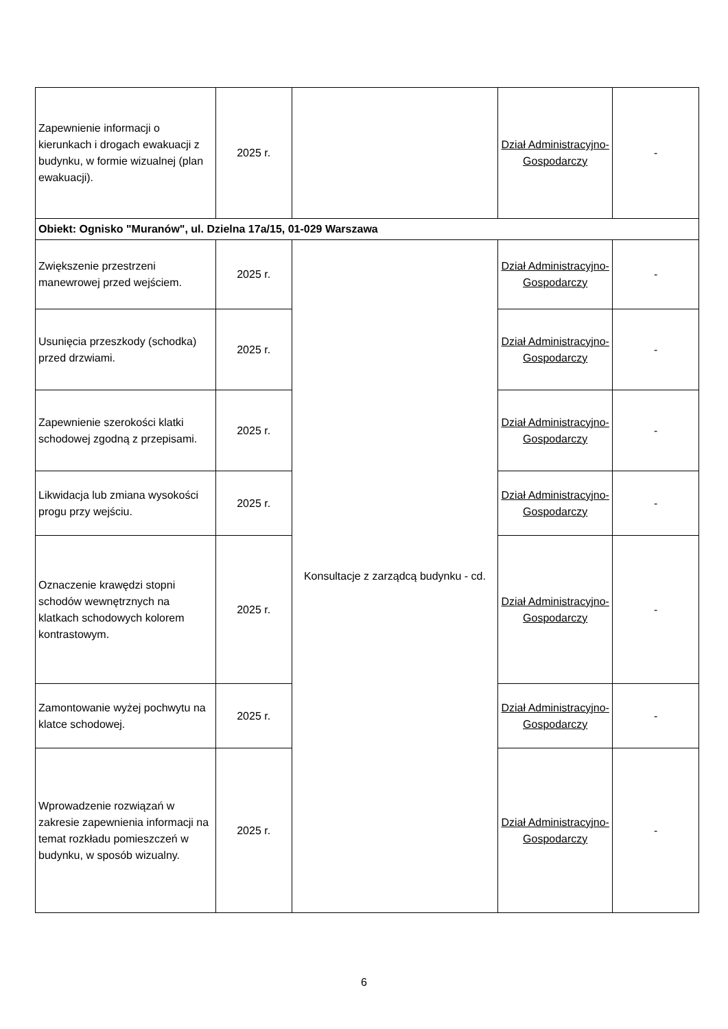| Zapewnienie informacji o kierunkach i drogach ewakuacji z budynku, w formie wizualnej (plan ewakuacji). | 2025 r. | | Dział Administracyjno-Gospodarczy | - |
| Obiekt: Ognisko "Muranów", ul. Dzielna 17a/15, 01-029 Warszawa | | | | |
| Zwiększenie przestrzeni manewrowej przed wejściem. | 2025 r. | Konsultacje z zarządcą budynku - cd. | Dział Administracyjno-Gospodarczy | - |
| Usunięcia przeszkody (schodka) przed drzwiami. | 2025 r. | | Dział Administracyjno-Gospodarczy | - |
| Zapewnienie szerokości klatki schodowej zgodną z przepisami. | 2025 r. | | Dział Administracyjno-Gospodarczy | - |
| Likwidacja lub zmiana wysokości progu przy wejściu. | 2025 r. | | Dział Administracyjno-Gospodarczy | - |
| Oznaczenie krawędzi stopni schodów wewnętrznych na klatkach schodowych kolorem kontrastowym. | 2025 r. | | Dział Administracyjno-Gospodarczy | - |
| Zamontowanie wyżej pochwytu na klatce schodowej. | 2025 r. | | Dział Administracyjno-Gospodarczy | - |
| Wprowadzenie rozwiązań w zakresie zapewnienia informacji na temat rozkładu pomieszczeń w budynku, w sposób wizualny. | 2025 r. | | Dział Administracyjno-Gospodarczy | - |
6